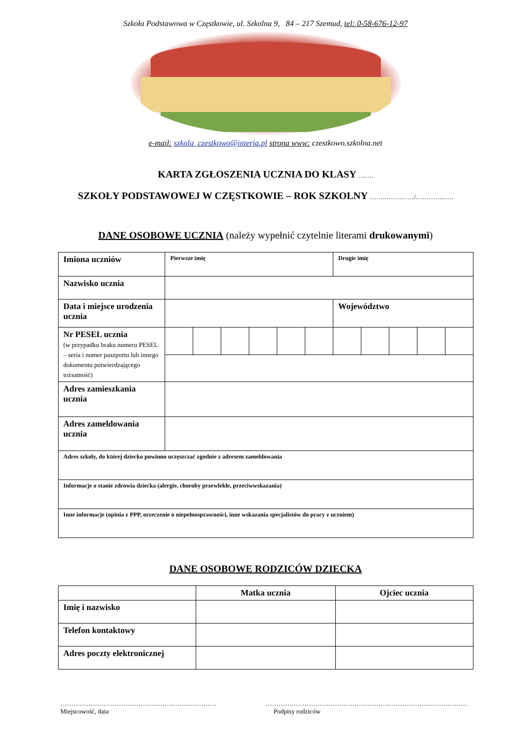Szkoła Podstawowa w Częstkowie, ul. Szkolna 9, 84 – 217 Szemud, tel: 0-58-676-12-97
e-mail: szkola_czestkowo@interia.pl strona www: czestkowo.szkolna.net
KARTA ZGŁOSZENIA UCZNIA DO KLASY …….
SZKOŁY PODSTAWOWEJ W CZĘSTKOWIE – ROK SZKOLNY ……..…….……/…………..….
DANE OSOBOWE UCZNIA (należy wypełnić czytelnie literami drukowanymi)
| Imiona uczniów | Pierwsze imię | | | | | | Drugie imię | | | | |
| Nazwisko ucznia | | | | | | | | | | | |
| Data i miejsce urodzenia ucznia | | | | | | | Województwo | | | | |
| Nr PESEL ucznia (w przypadku braku numeru PESEL – seria i numer paszportu lub innego dokumentu potwierdzającego tożsamość) | | | | | | | | | | | |
| Adres zamieszkania ucznia | | | | | | | | | | | |
| Adres zameldowania ucznia | | | | | | | | | | | |
| Adres szkoły, do której dziecko powinno uczęszczać zgodnie z adresem zameldowania | | | | | | | | | | | |
| Informacje o stanie zdrowia dziecka (alergie, choroby przewlekłe, przeciwwskazania) | | | | | | | | | | | |
| Inne informacje (opinia z PPP, orzeczenie o niepełnosprawności, inne wskazania specjalistów do pracy z uczniem) | | | | | | | | | | | |
DANE OSOBOWE RODZICÓW DZIECKA
| | Matka ucznia | Ojciec ucznia |
| --- | --- | --- |
| Imię i nazwisko | | |
| Telefon kontaktowy | | |
| Adres poczty elektronicznej | | |
………………………………………………………………
Miejscowość, data
…………………………………………………………………………………
Podpisy rodziców